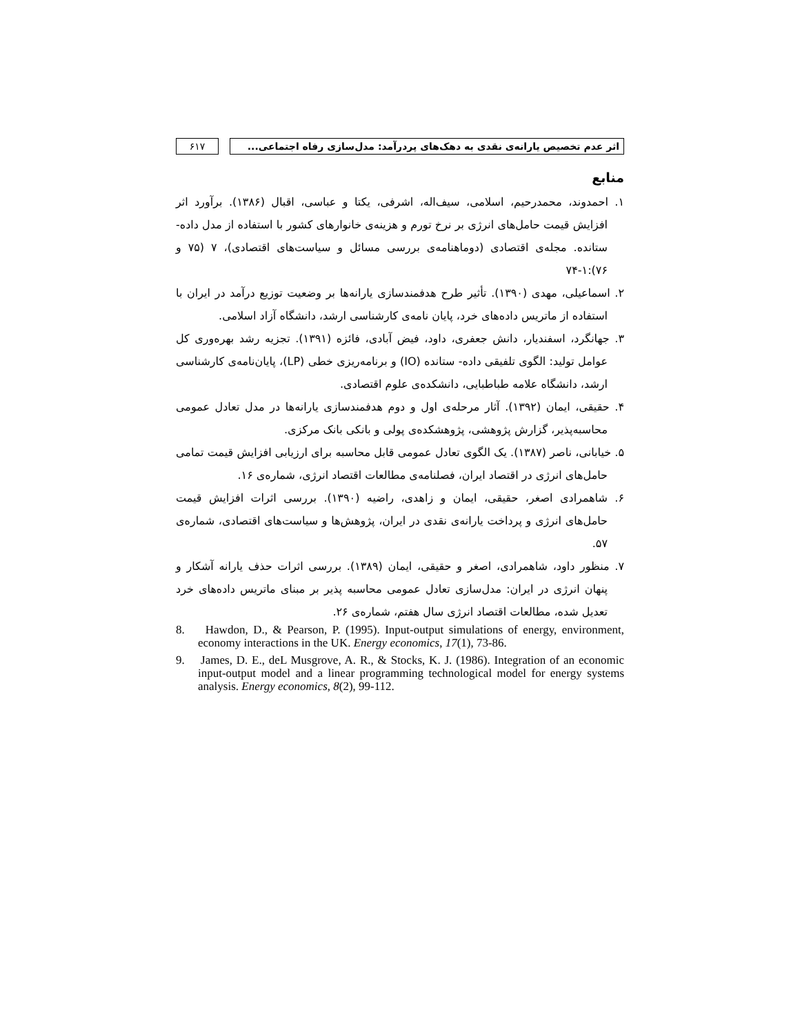اثر عدم تخصیص یارانه‌ی نقدی به دهک‌های پردرآمد: مدل‌سازی رفاه اجتماعی...
۶۱۷
منابع
۱. احمدوند، محمدرحیم، اسلامی، سیف‌اله، اشرفی، یکتا و عباسی، اقبال (۱۳۸۶). برآورد اثر افزایش قیمت حامل‌های انرژی بر نرخ تورم و هزینه‌ی خانوارهای کشور با استفاده از مدل داده- ستانده. مجله‌ی اقتصادی (دوماهنامه‌ی بررسی مسائل و سیاست‌های اقتصادی)، ۷ (۷۵ و ۷۶):۱-۷۴
۲. اسماعیلی، مهدی (۱۳۹۰). تأثیر طرح هدفمندسازی یارانه‌ها بر وضعیت توزیع درآمد در ایران با استفاده از ماتریس داده‌های خرد، پایان نامه‌ی کارشناسی ارشد، دانشگاه آزاد اسلامی.
۳. جهانگرد، اسفندیار، دانش جعفری، داود، فیض آبادی، فائزه (۱۳۹۱). تجزیه رشد بهره‌وری کل عوامل تولید: الگوی تلفیقی داده- ستانده (IO) و برنامه‌ریزی خطی (LP)، پایان‌نامه‌ی کارشناسی ارشد، دانشگاه علامه طباطبایی، دانشکده‌ی علوم اقتصادی.
۴. حقیقی، ایمان (۱۳۹۲). آثار مرحله‌ی اول و دوم هدفمندسازی یارانه‌ها در مدل تعادل عمومی محاسبه‌پذیر، گزارش پژوهشی، پژوهشکده‌ی پولی و بانکی بانک مرکزی.
۵. خیابانی، ناصر (۱۳۸۷). یک الگوی تعادل عمومی قابل محاسبه برای ارزیابی افزایش قیمت تمامی حامل‌های انرژی در اقتصاد ایران، فصلنامه‌ی مطالعات اقتصاد انرژی، شماره‌ی ۱۶.
۶. شاهمرادی اصغر، حقیقی، ایمان و زاهدی، راضیه (۱۳۹۰). بررسی اثرات افزایش قیمت حامل‌های انرژی و پرداخت یارانه‌ی نقدی در ایران، پژوهش‌ها و سیاست‌های اقتصادی، شماره‌ی ۵۷.
۷. منظور داود، شاهمرادی، اصغر و حقیقی، ایمان (۱۳۸۹). بررسی اثرات حذف یارانه آشکار و پنهان انرژی در ایران: مدل‌سازی تعادل عمومی محاسبه پذیر بر مبنای ماتریس داده‌های خرد تعدیل شده، مطالعات اقتصاد انرژی سال هفتم، شماره‌ی ۲۶.
8. Hawdon, D., & Pearson, P. (1995). Input-output simulations of energy, environment, economy interactions in the UK. Energy economics, 17(1), 73-86.
9. James, D. E., deL Musgrove, A. R., & Stocks, K. J. (1986). Integration of an economic input-output model and a linear programming technological model for energy systems analysis. Energy economics, 8(2), 99-112.